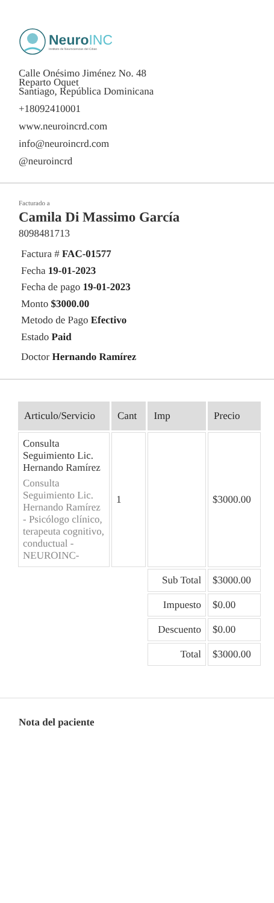NeuroINC
Instituto de Neurociencias del Cibao
Calle Onésimo Jiménez No. 48
Reparto Oquet
Santiago, República Dominicana
+18092410001
www.neuroincrd.com
info@neuroincrd.com
@neuroincrd
Facturado a
Camila Di Massimo García
8098481713
Factura # FAC-01577
Fecha 19-01-2023
Fecha de pago 19-01-2023
Monto $3000.00
Metodo de Pago Efectivo
Estado Paid
Doctor Hernando Ramírez
| Articulo/Servicio | Cant | Imp | Precio |
| --- | --- | --- | --- |
| Consulta Seguimiento Lic. Hernando Ramírez Consulta Seguimiento Lic. Hernando Ramírez - Psicólogo clínico, terapeuta cognitivo, conductual - NEUROINC- | 1 | | $3000.00 |
| | | Sub Total | $3000.00 |
| | | Impuesto | $0.00 |
| | | Descuento | $0.00 |
| | | Total | $3000.00 |
Nota del paciente